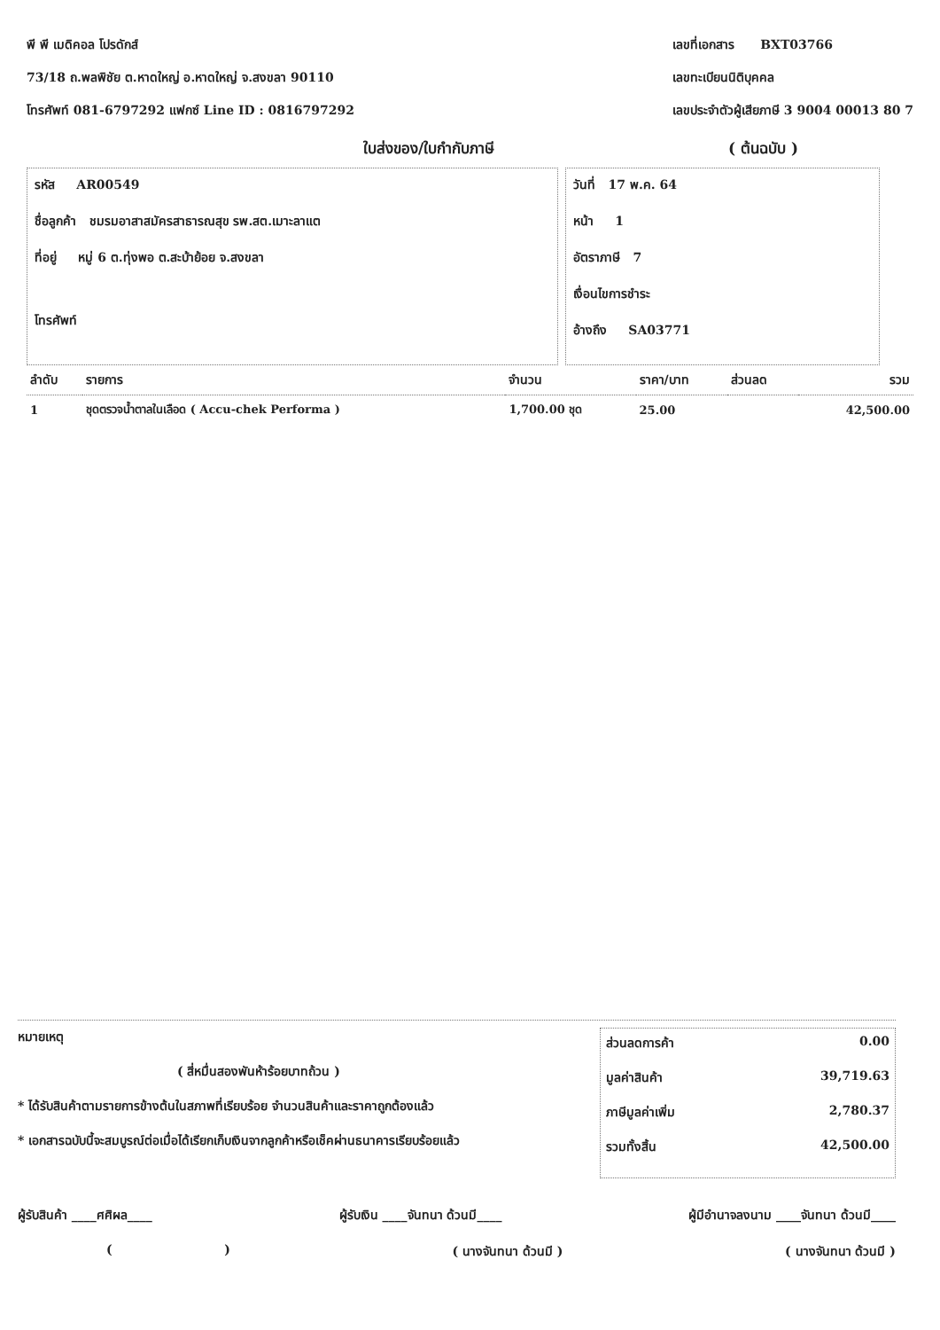พี พี เมดิคอล โปรดักส์
73/18 ถ.พลพิชัย ต.หาดใหญ่ อ.หาดใหญ่ จ.สงขลา 90110
โทรศัพท์ 081-6797292 แฟกซ์ Line ID : 0816797292
เลขที่เอกสาร BXT03766
เลขทะเบียนนิติบุคคล
เลขประจำตัวผู้เสียภาษี 3 9004 00013 80 7
ใบส่งของ/ใบกำกับภาษี ( ต้นฉบับ )
รหัส AR00549
ชื่อลูกค้า ชมรมอาสาสมัครสาธารณสุข รพ.สต.เมาะลาแต
ที่อยู่ หมู่ 6 ต.ทุ่งพอ ต.สะบ้าย้อย จ.สงขลา
โทรศัพท์
วันที่ 17 พ.ค. 64
หน้า 1
อัตราภาษี 7
เงื่อนไขการชำระ
อ้างถึง SA03771
| ลำดับ | รายการ | จำนวน | ราคา/บาท | ส่วนลด | รวม |
| --- | --- | --- | --- | --- | --- |
| 1 | ชุดตรวจน้ำตาลในเลือด ( Accu-chek Performa ) | 1,700.00 ชุด | 25.00 | | 42,500.00 |
หมายเหตุ
( สี่หมื่นสองพันห้าร้อยบาทถ้วน )
* ได้รับสินค้าตามรายการข้างต้นในสภาพที่เรียบร้อย จำนวนสินค้าและราคาถูกต้องแล้ว
* เอกสารฉบับนี้จะสมบูรณ์ต่อเมื่อได้เรียกเก็บเงินจากลูกค้าหรือเช็คผ่านธนาคารเรียบร้อยแล้ว
ส่วนลดการค้า 0.00
มูลค่าสินค้า 39,719.63
ภาษีมูลค่าเพิ่ม 2,780.37
รวมทั้งสิ้น 42,500.00
ผู้รับสินค้า ____ศศิผล____ ผู้รับเงิน ____จันทนา ด้วนมี____ ผู้มีอำนาจลงนาม ____จันทนา ด้วนมี____
( ) ( นางจันทนา ด้วนมี ) ( นางจันทนา ด้วนมี )